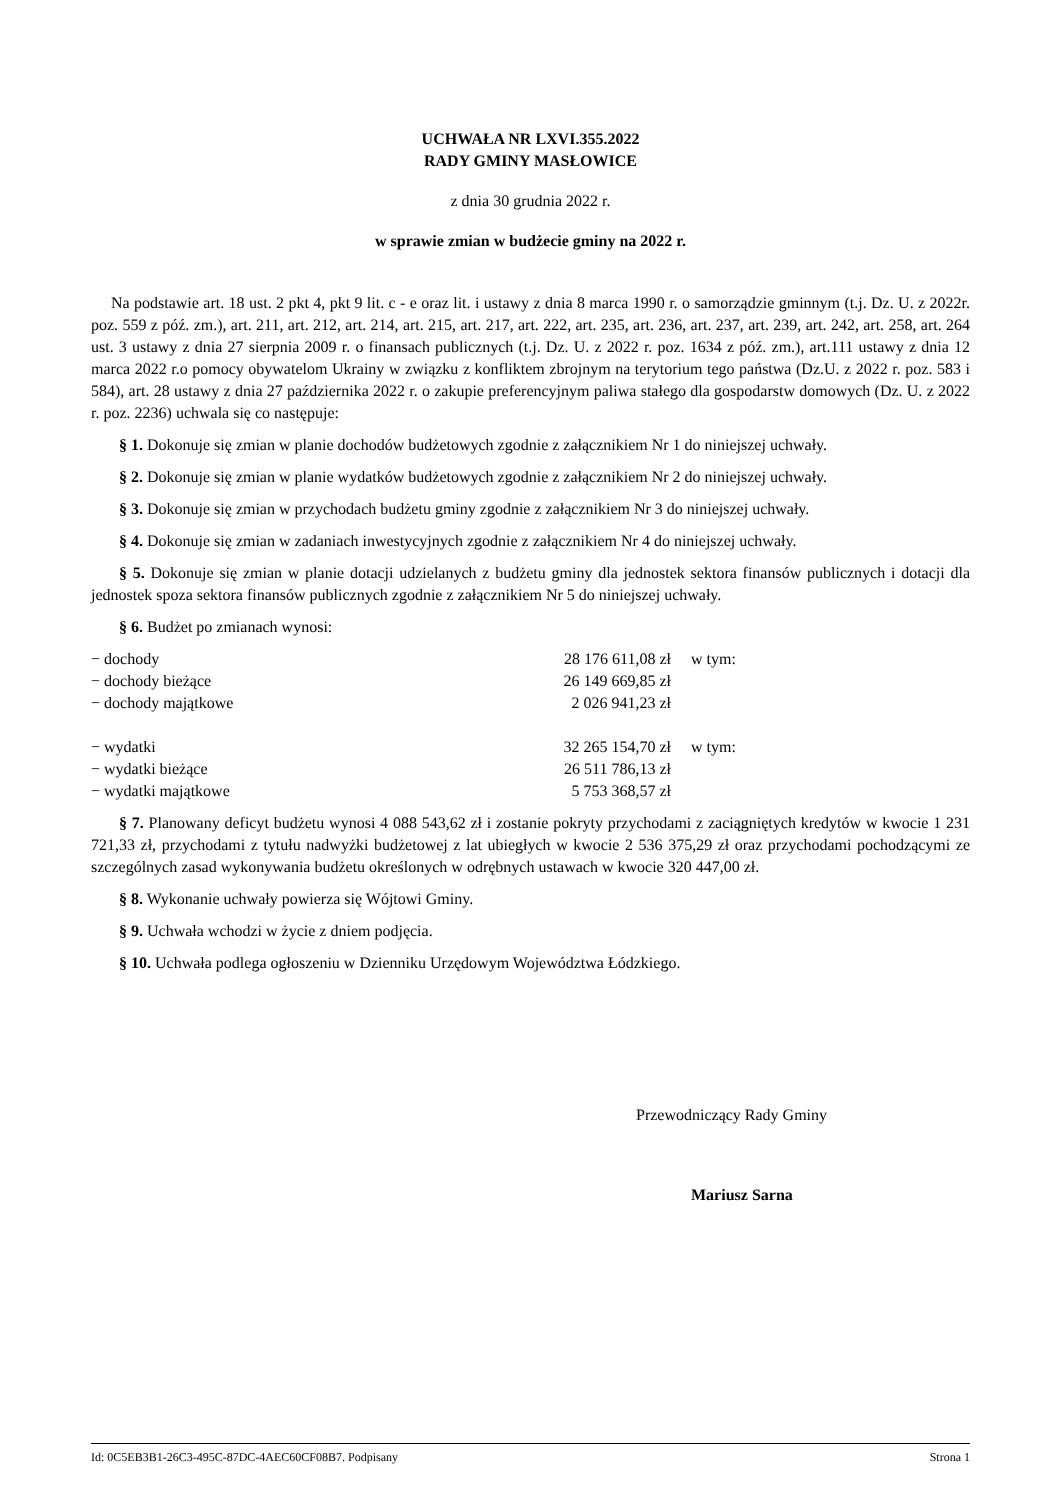UCHWAŁA NR LXVI.355.2022
RADY GMINY MASŁOWICE
z dnia 30 grudnia 2022 r.
w sprawie zmian w budżecie gminy na 2022 r.
Na podstawie art. 18 ust. 2 pkt 4, pkt 9 lit. c - e oraz lit. i ustawy z dnia 8 marca 1990 r. o samorządzie gminnym (t.j. Dz. U. z 2022r. poz. 559 z póź. zm.), art. 211, art. 212, art. 214, art. 215, art. 217, art. 222, art. 235, art. 236, art. 237, art. 239, art. 242, art. 258, art. 264 ust. 3 ustawy z dnia 27 sierpnia 2009 r. o finansach publicznych (t.j. Dz. U. z 2022 r. poz. 1634 z póź. zm.), art.111 ustawy z dnia 12 marca 2022 r.o pomocy obywatelom Ukrainy w związku z konfliktem zbrojnym na terytorium tego państwa (Dz.U. z 2022 r. poz. 583 i 584), art. 28 ustawy z dnia 27 października 2022 r. o zakupie preferencyjnym paliwa stałego dla gospodarstw domowych (Dz. U. z 2022 r. poz. 2236) uchwala się co następuje:
§ 1. Dokonuje się zmian w planie dochodów budżetowych zgodnie z załącznikiem Nr 1 do niniejszej uchwały.
§ 2. Dokonuje się zmian w planie wydatków budżetowych zgodnie z załącznikiem Nr 2 do niniejszej uchwały.
§ 3. Dokonuje się zmian w przychodach budżetu gminy zgodnie z załącznikiem Nr 3 do niniejszej uchwały.
§ 4. Dokonuje się zmian w zadaniach inwestycyjnych zgodnie z załącznikiem Nr 4 do niniejszej uchwały.
§ 5. Dokonuje się zmian w planie dotacji udzielanych z budżetu gminy dla jednostek sektora finansów publicznych i dotacji dla jednostek spoza sektora finansów publicznych zgodnie z załącznikiem Nr 5 do niniejszej uchwały.
§ 6. Budżet po zmianach wynosi:
| − dochody | 28 176 611,08 zł | w tym: |
| − dochody bieżące | 26 149 669,85 zł | |
| − dochody majątkowe | 2 026 941,23 zł | |
| − wydatki | 32 265 154,70 zł | w tym: |
| − wydatki bieżące | 26 511 786,13 zł | |
| − wydatki majątkowe | 5 753 368,57 zł | |
§ 7. Planowany deficyt budżetu wynosi 4 088 543,62 zł i zostanie pokryty przychodami z zaciągniętych kredytów w kwocie 1 231 721,33 zł, przychodami z tytułu nadwyżki budżetowej z lat ubiegłych w kwocie 2 536 375,29 zł oraz przychodami pochodzącymi ze szczególnych zasad wykonywania budżetu określonych w odrębnych ustawach w kwocie 320 447,00 zł.
§ 8. Wykonanie uchwały powierza się Wójtowi Gminy.
§ 9. Uchwała wchodzi w życie z dniem podjęcia.
§ 10. Uchwała podlega ogłoszeniu w Dzienniku Urzędowym Województwa Łódzkiego.
Przewodniczący Rady Gminy
Mariusz Sarna
Id: 0C5EB3B1-26C3-495C-87DC-4AEC60CF08B7. Podpisany Strona 1